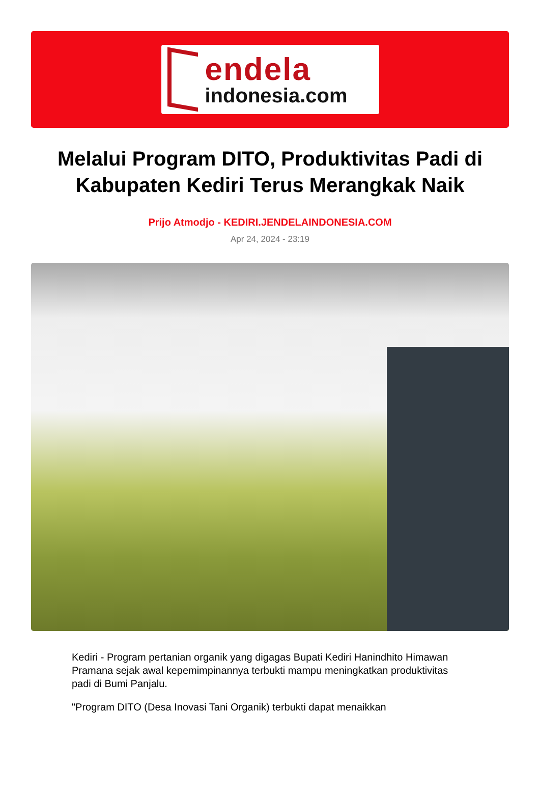endela
indonesia.com
Melalui Program DITO, Produktivitas Padi di Kabupaten Kediri Terus Merangkak Naik
Prijo Atmodjo - KEDIRI.JENDELAINDONESIA.COM
Apr 24, 2024 - 23:19
Kediri - Program pertanian organik yang digagas Bupati Kediri Hanindhito Himawan Pramana sejak awal kepemimpinannya terbukti mampu meningkatkan produktivitas padi di Bumi Panjalu.
"Program DITO (Desa Inovasi Tani Organik) terbukti dapat menaikkan